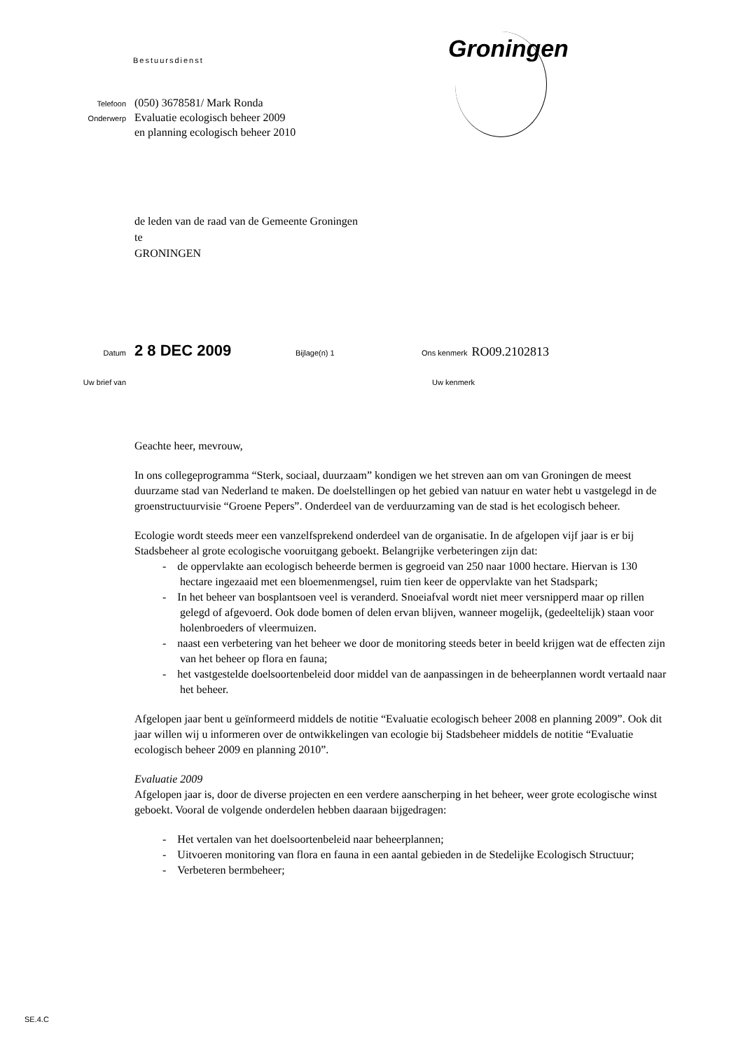Bestuursdienst
Groningen
Telefoon (050) 3678581/ Mark Ronda
Onderwerp Evaluatie ecologisch beheer 2009
en planning ecologisch beheer 2010
de leden van de raad van de Gemeente Groningen
te
GRONINGEN
Datum 2 8 DEC 2009 Bijlage(n) 1 Ons kenmerk RO09.2102813
Uw brief van Uw kenmerk
Geachte heer, mevrouw,
In ons collegeprogramma “Sterk, sociaal, duurzaam” kondigen we het streven aan om van Groningen de meest duurzame stad van Nederland te maken. De doelstellingen op het gebied van natuur en water hebt u vastgelegd in de groenstructuurvisie “Groene Pepers”. Onderdeel van de verduurzaming van de stad is het ecologisch beheer.
Ecologie wordt steeds meer een vanzelfsprekend onderdeel van de organisatie. In de afgelopen vijf jaar is er bij Stadsbeheer al grote ecologische vooruitgang geboekt. Belangrijke verbeteringen zijn dat:
- de oppervlakte aan ecologisch beheerde bermen is gegroeid van 250 naar 1000 hectare. Hiervan is 130 hectare ingezaaid met een bloemenmengsel, ruim tien keer de oppervlakte van het Stadspark;
- In het beheer van bosplantsoen veel is veranderd. Snoeiafval wordt niet meer versnipperd maar op rillen gelegd of afgevoerd. Ook dode bomen of delen ervan blijven, wanneer mogelijk, (gedeeltelijk) staan voor holenbroeders of vleermuizen.
- naast een verbetering van het beheer we door de monitoring steeds beter in beeld krijgen wat de effecten zijn van het beheer op flora en fauna;
- het vastgestelde doelsoortenbeleid door middel van de aanpassingen in de beheerplannen wordt vertaald naar het beheer.
Afgelopen jaar bent u geïnformeerd middels de notitie “Evaluatie ecologisch beheer 2008 en planning 2009”. Ook dit jaar willen wij u informeren over de ontwikkelingen van ecologie bij Stadsbeheer middels de notitie “Evaluatie ecologisch beheer 2009 en planning 2010”.
Evaluatie 2009
Afgelopen jaar is, door de diverse projecten en een verdere aanscherping in het beheer, weer grote ecologische winst geboekt. Vooral de volgende onderdelen hebben daaraan bijgedragen:
- Het vertalen van het doelsoortenbeleid naar beheerplannen;
- Uitvoeren monitoring van flora en fauna in een aantal gebieden in de Stedelijke Ecologisch Structuur;
- Verbeteren bermbeheer;
SE.4.C